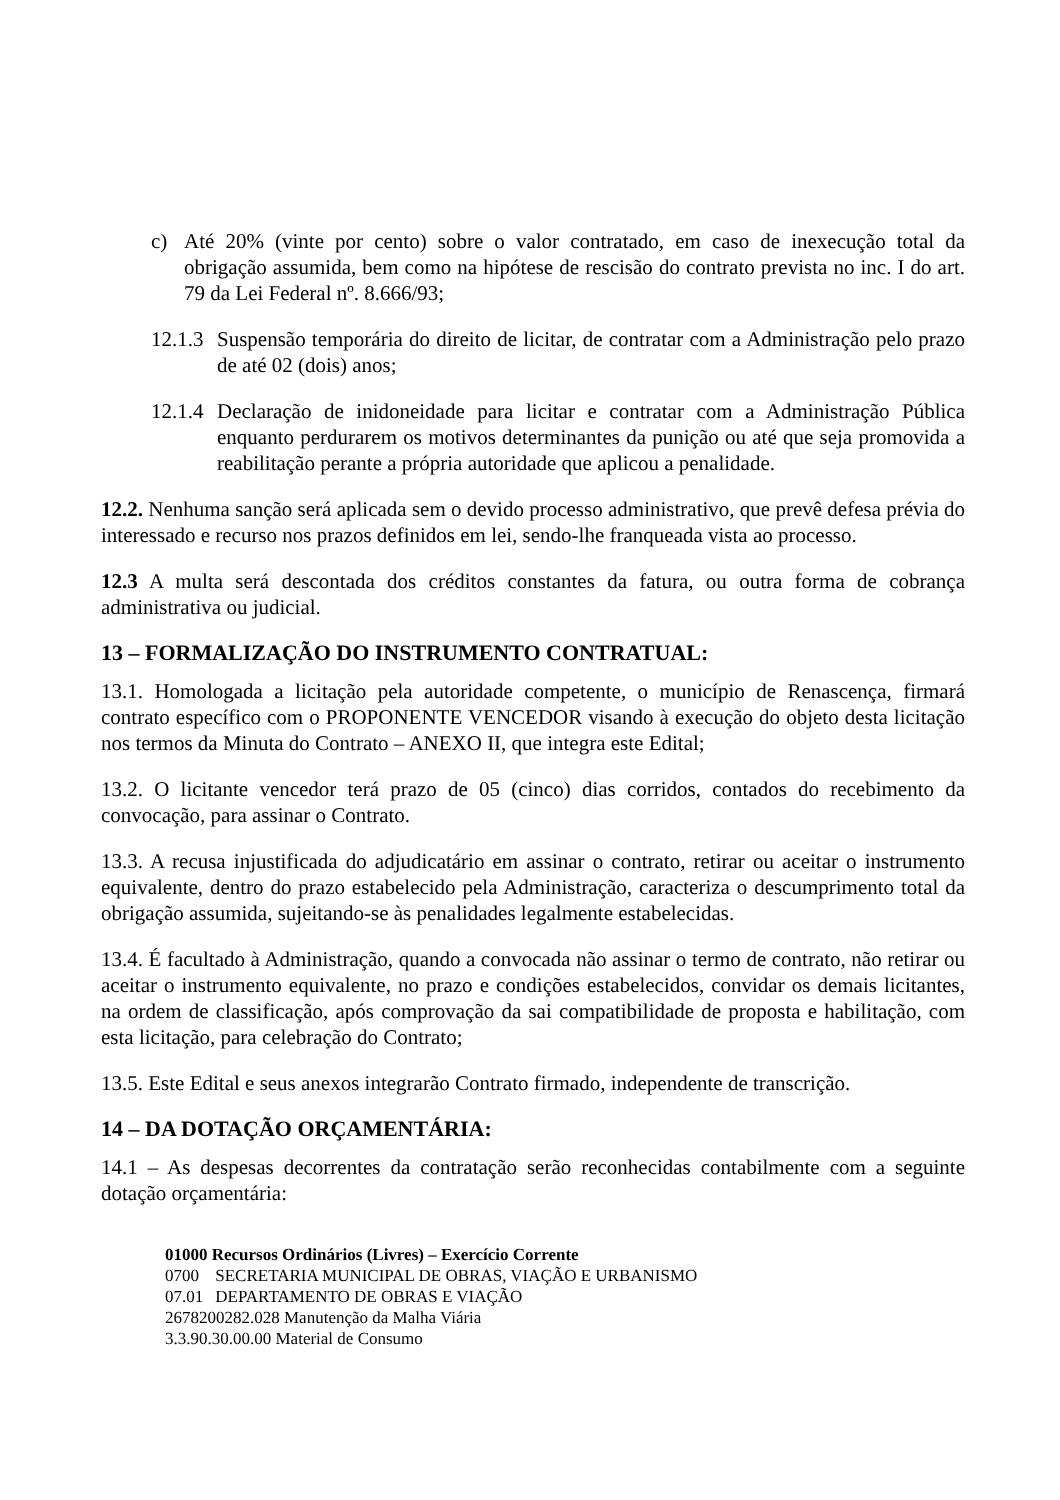c) Até 20% (vinte por cento) sobre o valor contratado, em caso de inexecução total da obrigação assumida, bem como na hipótese de rescisão do contrato prevista no inc. I do art. 79 da Lei Federal nº. 8.666/93;
12.1.3
Suspensão temporária do direito de licitar, de contratar com a Administração pelo prazo de até 02 (dois) anos;
12.1.4
Declaração de inidoneidade para licitar e contratar com a Administração Pública enquanto perdurarem os motivos determinantes da punição ou até que seja promovida a reabilitação perante a própria autoridade que aplicou a penalidade.
12.2. Nenhuma sanção será aplicada sem o devido processo administrativo, que prevê defesa prévia do interessado e recurso nos prazos definidos em lei, sendo-lhe franqueada vista ao processo.
12.3 A multa será descontada dos créditos constantes da fatura, ou outra forma de cobrança administrativa ou judicial.
13 – FORMALIZAÇÃO DO INSTRUMENTO CONTRATUAL:
13.1. Homologada a licitação pela autoridade competente, o município de Renascença, firmará contrato específico com o PROPONENTE VENCEDOR visando à execução do objeto desta licitação nos termos da Minuta do Contrato – ANEXO II, que integra este Edital;
13.2. O licitante vencedor terá prazo de 05 (cinco) dias corridos, contados do recebimento da convocação, para assinar o Contrato.
13.3. A recusa injustificada do adjudicatário em assinar o contrato, retirar ou aceitar o instrumento equivalente, dentro do prazo estabelecido pela Administração, caracteriza o descumprimento total da obrigação assumida, sujeitando-se às penalidades legalmente estabelecidas.
13.4. É facultado à Administração, quando a convocada não assinar o termo de contrato, não retirar ou aceitar o instrumento equivalente, no prazo e condições estabelecidos, convidar os demais licitantes, na ordem de classificação, após comprovação da sai compatibilidade de proposta e habilitação, com esta licitação, para celebração do Contrato;
13.5. Este Edital e seus anexos integrarão Contrato firmado, independente de transcrição.
14 – DA DOTAÇÃO ORÇAMENTÁRIA:
14.1 – As despesas decorrentes da contratação serão reconhecidas contabilmente com a seguinte dotação orçamentária:
01000 Recursos Ordinários (Livres) – Exercício Corrente
0700 SECRETARIA MUNICIPAL DE OBRAS, VIAÇÃO E URBANISMO
07.01 DEPARTAMENTO DE OBRAS E VIAÇÃO
2678200282.028 Manutenção da Malha Viária
3.3.90.30.00.00 Material de Consumo